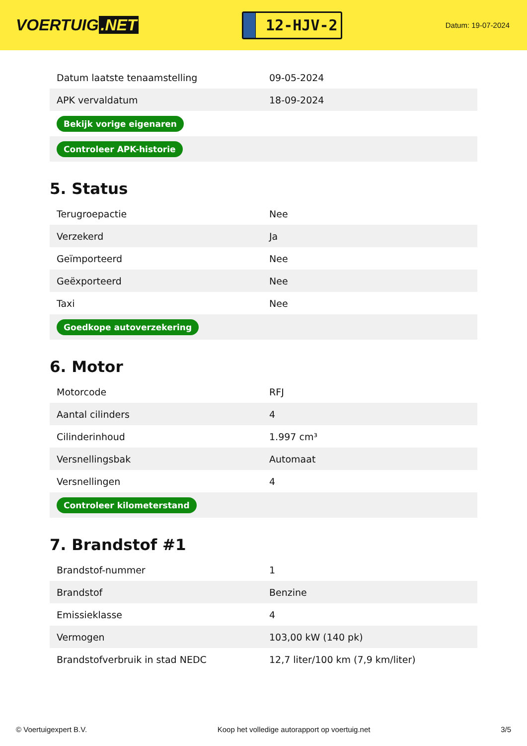VOERTUIG.NET
12-HJV-2
Datum: 19-07-2024
| Datum laatste tenaamstelling | 09-05-2024 |
| APK vervaldatum | 18-09-2024 |
| Bekijk vorige eigenaren | |
| Controleer APK-historie | |
5. Status
| Terugroepactie | Nee |
| Verzekerd | Ja |
| Geïmporteerd | Nee |
| Geëxporteerd | Nee |
| Taxi | Nee |
| Goedkope autoverzekering | |
6. Motor
| Motorcode | RFJ |
| Aantal cilinders | 4 |
| Cilinderinhoud | 1.997 cm³ |
| Versnellingsbak | Automaat |
| Versnellingen | 4 |
| Controleer kilometerstand | |
7. Brandstof #1
| Brandstof-nummer | 1 |
| Brandstof | Benzine |
| Emissieklasse | 4 |
| Vermogen | 103,00 kW (140 pk) |
| Brandstofverbruik in stad NEDC | 12,7 liter/100 km (7,9 km/liter) |
© Voertuigexpert B.V. Koop het volledige autorapport op voertuig.net 3/5